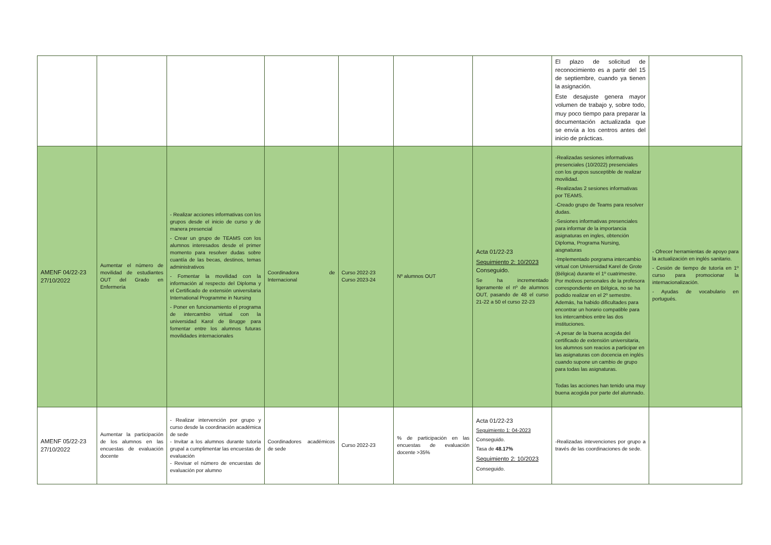| | | | | | | | El plazo de solicitud de reconocimiento es a partir del 15 de septiembre, cuando ya tienen la asignación. Este desajuste genera mayor volumen de trabajo y, sobre todo, muy poco tiempo para preparar la documentación actualizada que se envía a los centros antes del inicio de prácticas. | |
| AMENF 04/22-23 27/10/2022 | Aumentar el número de movilidad de estudiantes OUT del Grado en Enfermería | - Realizar acciones informativas con los grupos desde el inicio de curso y de manera presencial - Crear un grupo de TEAMS con los alumnos interesados desde el primer momento para resolver dudas sobre cuantía de las becas, destinos, temas administrativos - Fomentar la movilidad con la información al respecto del Diploma y el Certificado de extensión universitaria International Programme in Nursing - Poner en funcionamiento el programa de intercambio virtual con la universidad Karol de Brugge para fomentar entre los alumnos futuras movilidades internacionales | Coordinadora de Internacional | Curso 2022-23 Curso 2023-24 | Nº alumnos OUT | Acta 01/22-23 Seguimiento 2: 10/2023 Conseguido. Se ha incrementado ligeramente el nº de alumnos OUT, pasando de 48 el curso 21-22 a 50 el curso 22-23 | -Realizadas sesiones informativas presenciales (10/2022) presenciales con los grupos susceptible de realizar movilidad. -Realizadas 2 sesiones informativas por TEAMS. -Creado grupo de Teams para resolver dudas. -Sesiones informativas presenciales para informar de la importancia asignaturas en ingles, obtención Diploma, Programa Nursing, aisgnaturas -Implementado porgrama intercambio virtual con Universidad Karel de Grote (Bélgica) durante el 1º cuatrimestre. Por motivos personales de la profesora correspondiente en Bélgica, no se ha podido realizar en el 2º semestre. Además, ha habido dificultades para encontrar un horario compatible para los intercambios entre las dos instituciones. -A pesar de la buena acogida del certificado de extensión universitaria, los alumnos son reacios a participar en las asignaturas con docencia en inglés cuando supone un cambio de grupo para todas las asignaturas. Todas las acciones han tenido una muy buena acogida por parte del alumnado. | - Ofrecer herramientas de apoyo para la actualización en inglés sanitario. - Cesión de tiempo de tutoría en 1º curso para promocionar la internacionalización. - Ayudas de vocabulario en portugués. |
| AMENF 05/22-23 27/10/2022 | Aumentar la participación de los alumnos en las encuestas de evaluación docente | - Realizar intervención por grupo y curso desde la coordinación académica de sede - Invitar a los alumnos durante tutoría grupal a cumplimentar las encuestas de evaluación - Revisar el número de encuestas de evaluación por alumno | Coordinadores académicos de sede | Curso 2022-23 | % de participación en las encuestas de evaluación docente >35% | Acta 01/22-23 Seguimiento 1: 04-2023 Conseguido. Tasa de 48.17% Seguimiento 2: 10/2023 Conseguido. | -Realizadas intevenciones por grupo a través de las coordinaciones de sede. | |